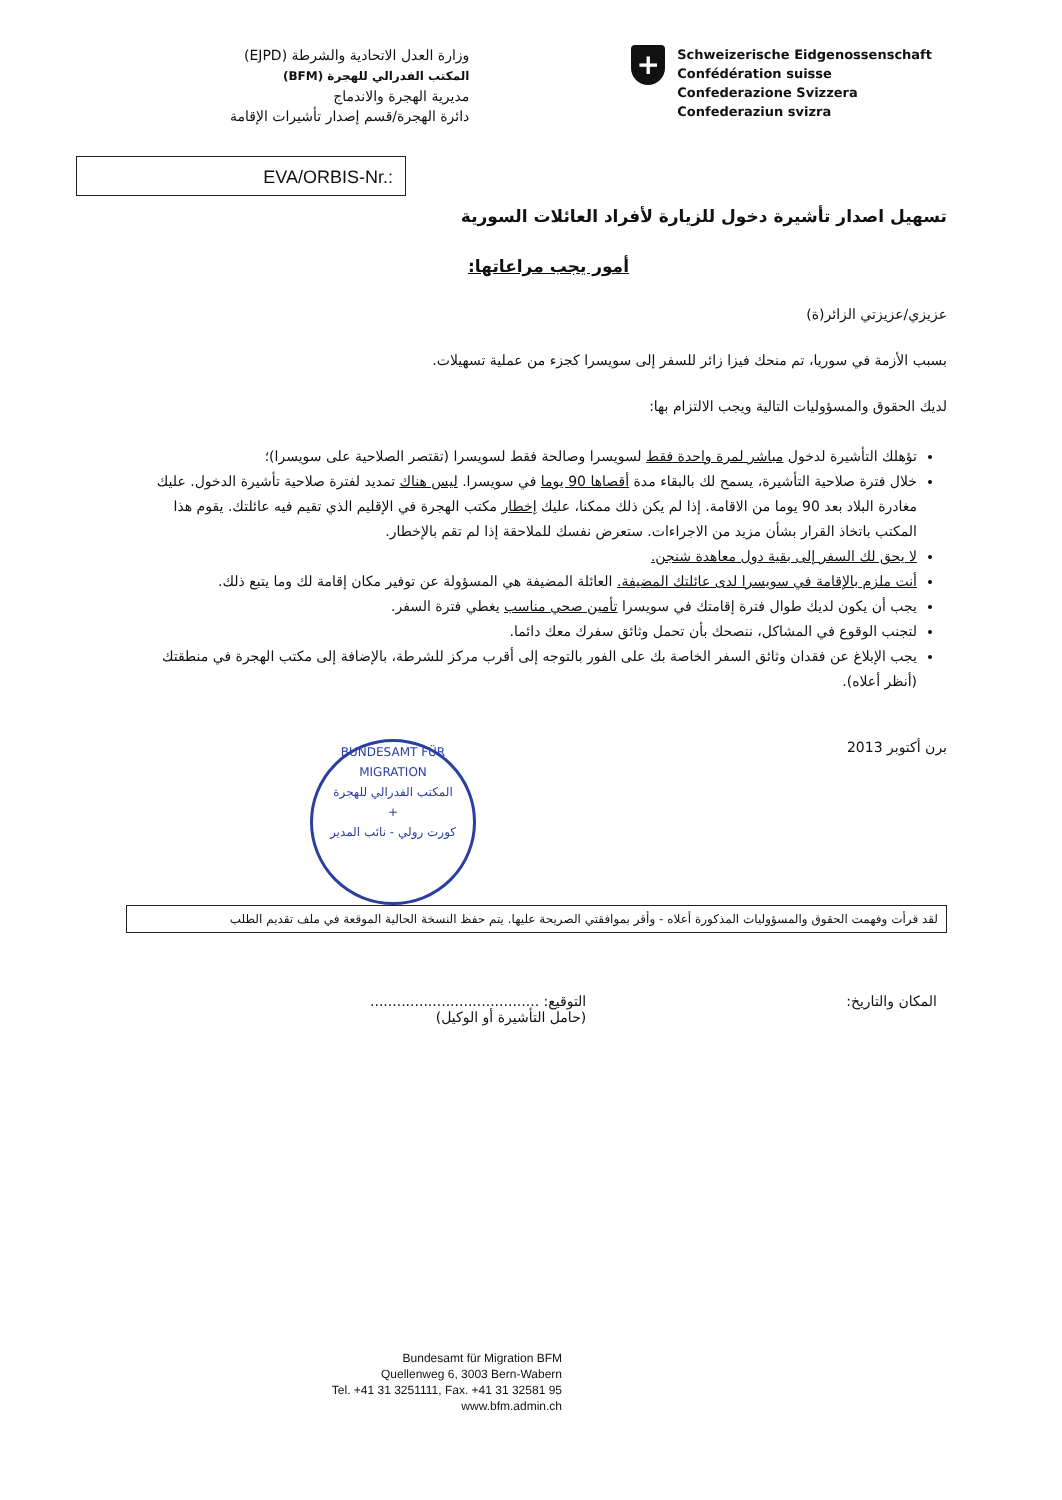وزارة العدل الاتحادية والشرطة (EJPD)
المكتب الفدرالي للهجرة (BFM)
مديرية الهجرة والاندماج
دائرة الهجرة/قسم إصدار تأشيرات الإقامة
+
Schweizerische Eidgenossenschaft
Confédération suisse
Confederazione Svizzera
Confederaziun svizra
EVA/ORBIS-Nr.:
تسهيل اصدار تأشيرة دخول للزيارة لأفراد العائلات السورية
أمور يجب مراعاتها:
عزيزي/عزيزتي الزائر(ة)
بسبب الأزمة في سوريا، تم منحك فيزا زائر للسفر إلى سويسرا كجزء من عملية تسهيلات.
لديك الحقوق والمسؤوليات التالية ويجب الالتزام بها:
تؤهلك التأشيرة لدخول مباشر لمرة واحدة فقط لسويسرا وصالحة فقط لسويسرا (تقتصر الصلاحية على سويسرا)؛
خلال فترة صلاحية التأشيرة، يسمح لك بالبقاء مدة أقصاها 90 يوما في سويسرا. ليس هناك تمديد لفترة صلاحية تأشيرة الدخول. عليك مغادرة البلاد بعد 90 يوما من الاقامة. إذا لم يكن ذلك ممكنا، عليك إخطار مكتب الهجرة في الإقليم الذي تقيم فيه عائلتك. يقوم هذا المكتب باتخاذ القرار بشأن مزيد من الاجراءات. ستعرض نفسك للملاحقة إذا لم تقم بالإخطار.
لا يحق لك السفر إلى بقية دول معاهدة شنجن.
أنت ملزم بالإقامة في سويسرا لدى عائلتك المضيفة. العائلة المضيفة هي المسؤولة عن توفير مكان إقامة لك وما يتبع ذلك.
يجب أن يكون لديك طوال فترة إقامتك في سويسرا تأمين صحي مناسب يغطي فترة السفر.
لتجنب الوقوع في المشاكل، ننصحك بأن تحمل وثائق سفرك معك دائما.
يجب الإبلاغ عن فقدان وثائق السفر الخاصة بك على الفور بالتوجه إلى أقرب مركز للشرطة، بالإضافة إلى مكتب الهجرة في منطقتك (أنظر أعلاه).
برن أكتوبر 2013
BUNDESAMT FÜR MIGRATION
المكتب الفدرالي للهجرة
+
كورت رولي - نائب المدير
لقد قرأت وفهمت الحقوق والمسؤوليات المذكورة أعلاه - وأقر بموافقتي الصريحة عليها. يتم حفظ النسخة الحالية الموقعة في ملف تقديم الطلب
المكان والتاريخ: التوقيع: ......................................
(حامل التأشيرة أو الوكيل)
Bundesamt für Migration BFM
Quellenweg 6, 3003 Bern-Wabern
Tel. +41 31 3251111, Fax. +41 31 32581 95
www.bfm.admin.ch